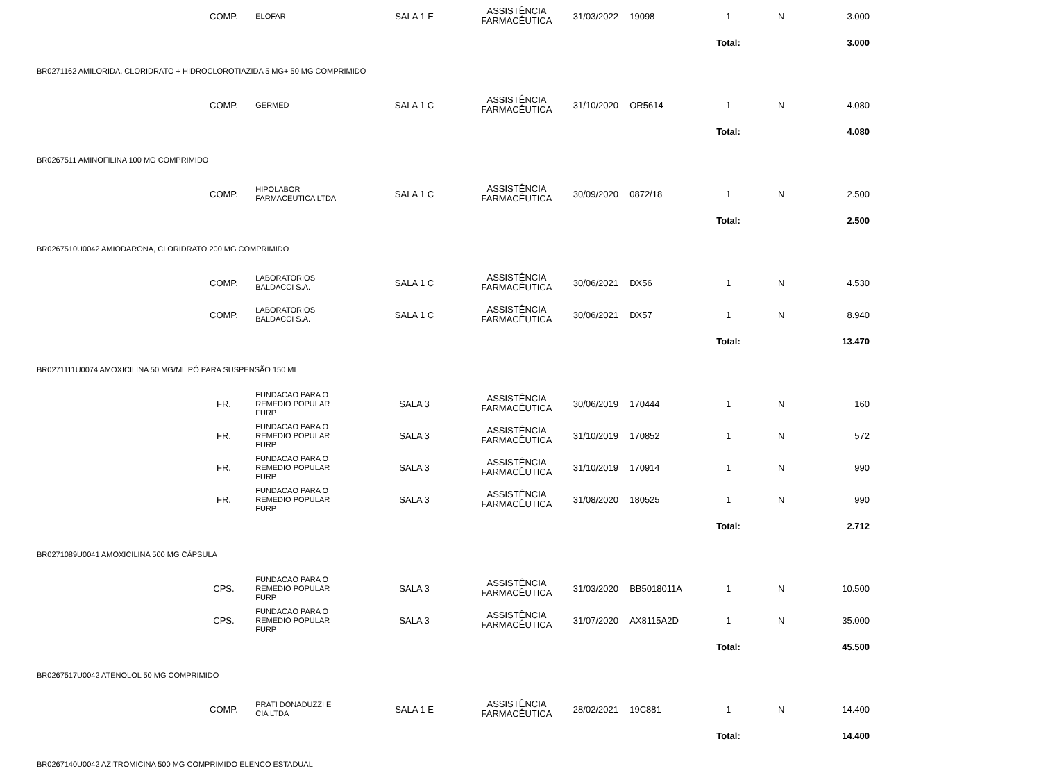| | COMP. | ELOFAR | SALA 1 E | ASSISTÊNCIA FARMACÊUTICA | 31/03/2022 | 19098 | 1 | N | 3.000 |
| | | | | | | | Total: | | 3.000 |
| BR0271162 AMILORIDA, CLORIDRATO + HIDROCLOROTIAZIDA 5 MG+ 50 MG COMPRIMIDO | | | | | | | | | |
| | COMP. | GERMED | SALA 1 C | ASSISTÊNCIA FARMACÊUTICA | 31/10/2020 | OR5614 | 1 | N | 4.080 |
| | | | | | | | Total: | | 4.080 |
| BR0267511 AMINOFILINA 100 MG COMPRIMIDO | | | | | | | | | |
| | COMP. | HIPOLABOR FARMACEUTICA LTDA | SALA 1 C | ASSISTÊNCIA FARMACÊUTICA | 30/09/2020 | 0872/18 | 1 | N | 2.500 |
| | | | | | | | Total: | | 2.500 |
| BR0267510U0042 AMIODARONA, CLORIDRATO 200 MG COMPRIMIDO | | | | | | | | | |
| | COMP. | LABORATORIOS BALDACCI S.A. | SALA 1 C | ASSISTÊNCIA FARMACÊUTICA | 30/06/2021 | DX56 | 1 | N | 4.530 |
| | COMP. | LABORATORIOS BALDACCI S.A. | SALA 1 C | ASSISTÊNCIA FARMACÊUTICA | 30/06/2021 | DX57 | 1 | N | 8.940 |
| | | | | | | | Total: | | 13.470 |
| BR0271111U0074 AMOXICILINA 50 MG/ML PÓ PARA SUSPENSÃO 150 ML | | | | | | | | | |
| | FR. | FUNDACAO PARA O REMEDIO POPULAR FURP | SALA 3 | ASSISTÊNCIA FARMACÊUTICA | 30/06/2019 | 170444 | 1 | N | 160 |
| | FR. | FUNDACAO PARA O REMEDIO POPULAR FURP | SALA 3 | ASSISTÊNCIA FARMACÊUTICA | 31/10/2019 | 170852 | 1 | N | 572 |
| | FR. | FUNDACAO PARA O REMEDIO POPULAR FURP | SALA 3 | ASSISTÊNCIA FARMACÊUTICA | 31/10/2019 | 170914 | 1 | N | 990 |
| | FR. | FUNDACAO PARA O REMEDIO POPULAR FURP | SALA 3 | ASSISTÊNCIA FARMACÊUTICA | 31/08/2020 | 180525 | 1 | N | 990 |
| | | | | | | | Total: | | 2.712 |
| BR0271089U0041 AMOXICILINA 500 MG CÁPSULA | | | | | | | | | |
| | CPS. | FUNDACAO PARA O REMEDIO POPULAR FURP | SALA 3 | ASSISTÊNCIA FARMACÊUTICA | 31/03/2020 | BB5018011A | 1 | N | 10.500 |
| | CPS. | FUNDACAO PARA O REMEDIO POPULAR FURP | SALA 3 | ASSISTÊNCIA FARMACÊUTICA | 31/07/2020 | AX8115A2D | 1 | N | 35.000 |
| | | | | | | | Total: | | 45.500 |
| BR0267517U0042 ATENOLOL 50 MG COMPRIMIDO | | | | | | | | | |
| | COMP. | PRATI DONADUZZI E CIA LTDA | SALA 1 E | ASSISTÊNCIA FARMACÊUTICA | 28/02/2021 | 19C881 | 1 | N | 14.400 |
| | | | | | | | Total: | | 14.400 |
| BR0267140U0042 AZITROMICINA 500 MG COMPRIMIDO ELENCO ESTADUAL | | | | | | | | | |